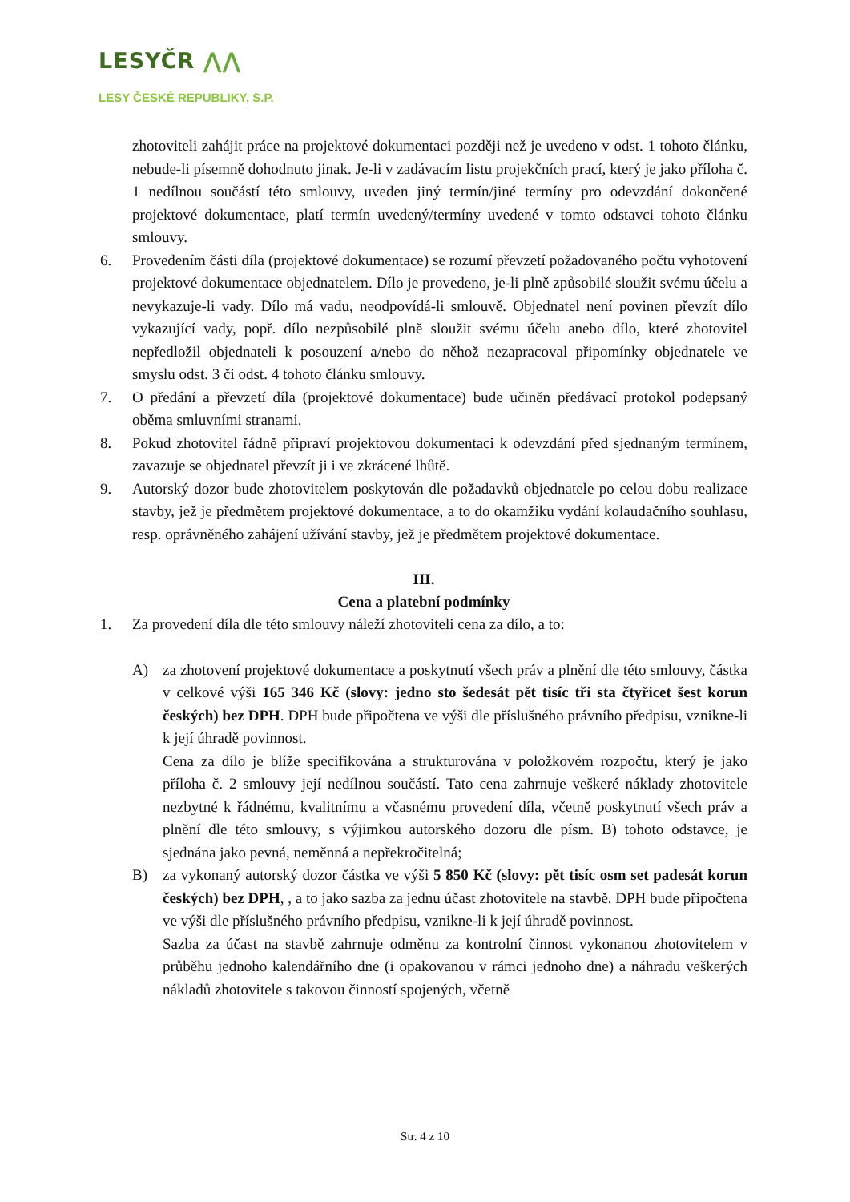LESYČR ⋀⋀
LESY ČESKÉ REPUBLIKY, S.P.
zhotoviteli zahájit práce na projektové dokumentaci později než je uvedeno v odst. 1 tohoto článku, nebude-li písemně dohodnuto jinak. Je-li v zadávacím listu projekčních prací, který je jako příloha č. 1 nedílnou součástí této smlouvy, uveden jiný termín/jiné termíny pro odevzdání dokončené projektové dokumentace, platí termín uvedený/termíny uvedené v tomto odstavci tohoto článku smlouvy.
6. Provedením části díla (projektové dokumentace) se rozumí převzetí požadovaného počtu vyhotovení projektové dokumentace objednatelem. Dílo je provedeno, je-li plně způsobilé sloužit svému účelu a nevykazuje-li vady. Dílo má vadu, neodpovídá-li smlouvě. Objednatel není povinen převzít dílo vykazující vady, popř. dílo nezpůsobilé plně sloužit svému účelu anebo dílo, které zhotovitel nepředložil objednateli k posouzení a/nebo do něhož nezapracoval připomínky objednatele ve smyslu odst. 3 či odst. 4 tohoto článku smlouvy.
7. O předání a převzetí díla (projektové dokumentace) bude učiněn předávací protokol podepsaný oběma smluvními stranami.
8. Pokud zhotovitel řádně připraví projektovou dokumentaci k odevzdání před sjednaným termínem, zavazuje se objednatel převzít ji i ve zkrácené lhůtě.
9. Autorský dozor bude zhotovitelem poskytován dle požadavků objednatele po celou dobu realizace stavby, jež je předmětem projektové dokumentace, a to do okamžiku vydání kolaudačního souhlasu, resp. oprávněného zahájení užívání stavby, jež je předmětem projektové dokumentace.
III.
Cena a platební podmínky
1. Za provedení díla dle této smlouvy náleží zhotoviteli cena za dílo, a to:
A) za zhotovení projektové dokumentace a poskytnutí všech práv a plnění dle této smlouvy, částka v celkové výši 165 346 Kč (slovy: jedno sto šedesát pět tisíc tři sta čtyřicet šest korun českých) bez DPH. DPH bude připočtena ve výši dle příslušného právního předpisu, vznikne-li k její úhradě povinnost.
Cena za dílo je blíže specifikována a strukturována v položkovém rozpočtu, který je jako příloha č. 2 smlouvy její nedílnou součástí. Tato cena zahrnuje veškeré náklady zhotovitele nezbytné k řádnému, kvalitnímu a včasnému provedení díla, včetně poskytnutí všech práv a plnění dle této smlouvy, s výjimkou autorského dozoru dle písm. B) tohoto odstavce, je sjednána jako pevná, neměnná a nepřekročitelná;
B) za vykonaný autorský dozor částka ve výši 5 850 Kč (slovy: pět tisíc osm set padesát korun českých) bez DPH, , a to jako sazba za jednu účast zhotovitele na stavbě. DPH bude připočtena ve výši dle příslušného právního předpisu, vznikne-li k její úhradě povinnost.
Sazba za účast na stavbě zahrnuje odměnu za kontrolní činnost vykonanou zhotovitelem v průběhu jednoho kalendářního dne (i opakovanou v rámci jednoho dne) a náhradu veškerých nákladů zhotovitele s takovou činností spojených, včetně
Str. 4 z 10